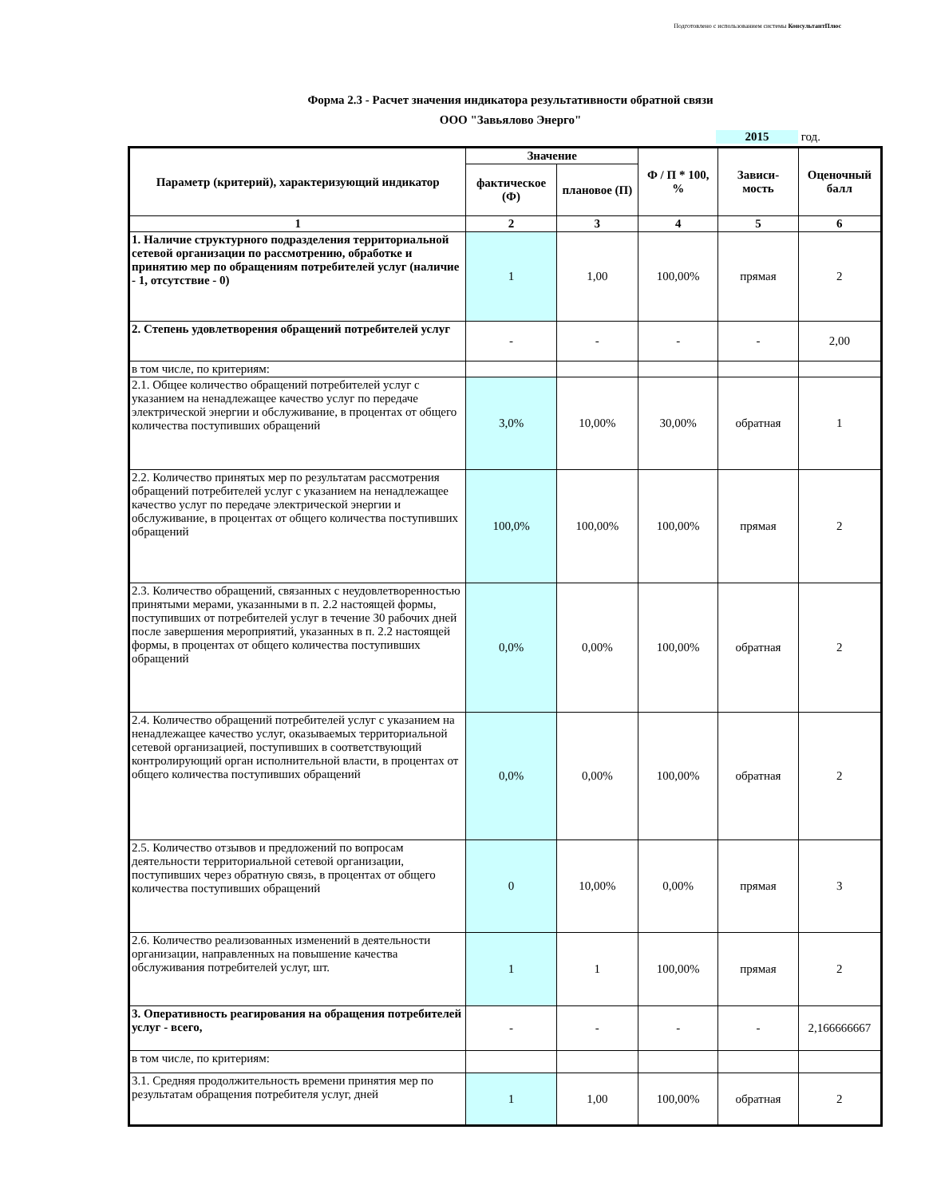Подготовлено с использованием системы КонсультантПлюс
Форма 2.3 - Расчет значения индикатора результативности обратной связи
ООО "Завьялово Энерго"
2015 год.
| Параметр (критерий), характеризующий индикатор | Значение | | Ф / П * 100, % | Зависи- мость | Оценочный балл |
| --- | --- | --- | --- | --- | --- |
| | фактическое (Ф) | плановое (П) | | | |
| 1 | 2 | 3 | 4 | 5 | 6 |
| 1. Наличие структурного подразделения территориальной сетевой организации по рассмотрению, обработке и принятию мер по обращениям потребителей услуг (наличие - 1, отсутствие - 0) | 1 | 1,00 | 100,00% | прямая | 2 |
| 2. Степень удовлетворения обращений потребителей услуг | - | - | - | - | 2,00 |
| в том числе, по критериям: | | | | | |
| 2.1. Общее количество обращений потребителей услуг с указанием на ненадлежащее качество услуг по передаче электрической энергии и обслуживание, в процентах от общего количества поступивших обращений | 3,0% | 10,00% | 30,00% | обратная | 1 |
| 2.2. Количество принятых мер по результатам рассмотрения обращений потребителей услуг с указанием на ненадлежащее качество услуг по передаче электрической энергии и обслуживание, в процентах от общего количества поступивших обращений | 100,0% | 100,00% | 100,00% | прямая | 2 |
| 2.3. Количество обращений, связанных с неудовлетворенностью принятыми мерами, указанными в п. 2.2 настоящей формы, поступивших от потребителей услуг в течение 30 рабочих дней после завершения мероприятий, указанных в п. 2.2 настоящей формы, в процентах от общего количества поступивших обращений | 0,0% | 0,00% | 100,00% | обратная | 2 |
| 2.4. Количество обращений потребителей услуг с указанием на ненадлежащее качество услуг, оказываемых территориальной сетевой организацией, поступивших в соответствующий контролирующий орган исполнительной власти, в процентах от общего количества поступивших обращений | 0,0% | 0,00% | 100,00% | обратная | 2 |
| 2.5. Количество отзывов и предложений по вопросам деятельности территориальной сетевой организации, поступивших через обратную связь, в процентах от общего количества поступивших обращений | 0 | 10,00% | 0,00% | прямая | 3 |
| 2.6. Количество реализованных изменений в деятельности организации, направленных на повышение качества обслуживания потребителей услуг, шт. | 1 | 1 | 100,00% | прямая | 2 |
| 3. Оперативность реагирования на обращения потребителей услуг - всего, | - | - | - | - | 2,166666667 |
| в том числе, по критериям: | | | | | |
| 3.1. Средняя продолжительность времени принятия мер по результатам обращения потребителя услуг, дней | 1 | 1,00 | 100,00% | обратная | 2 |